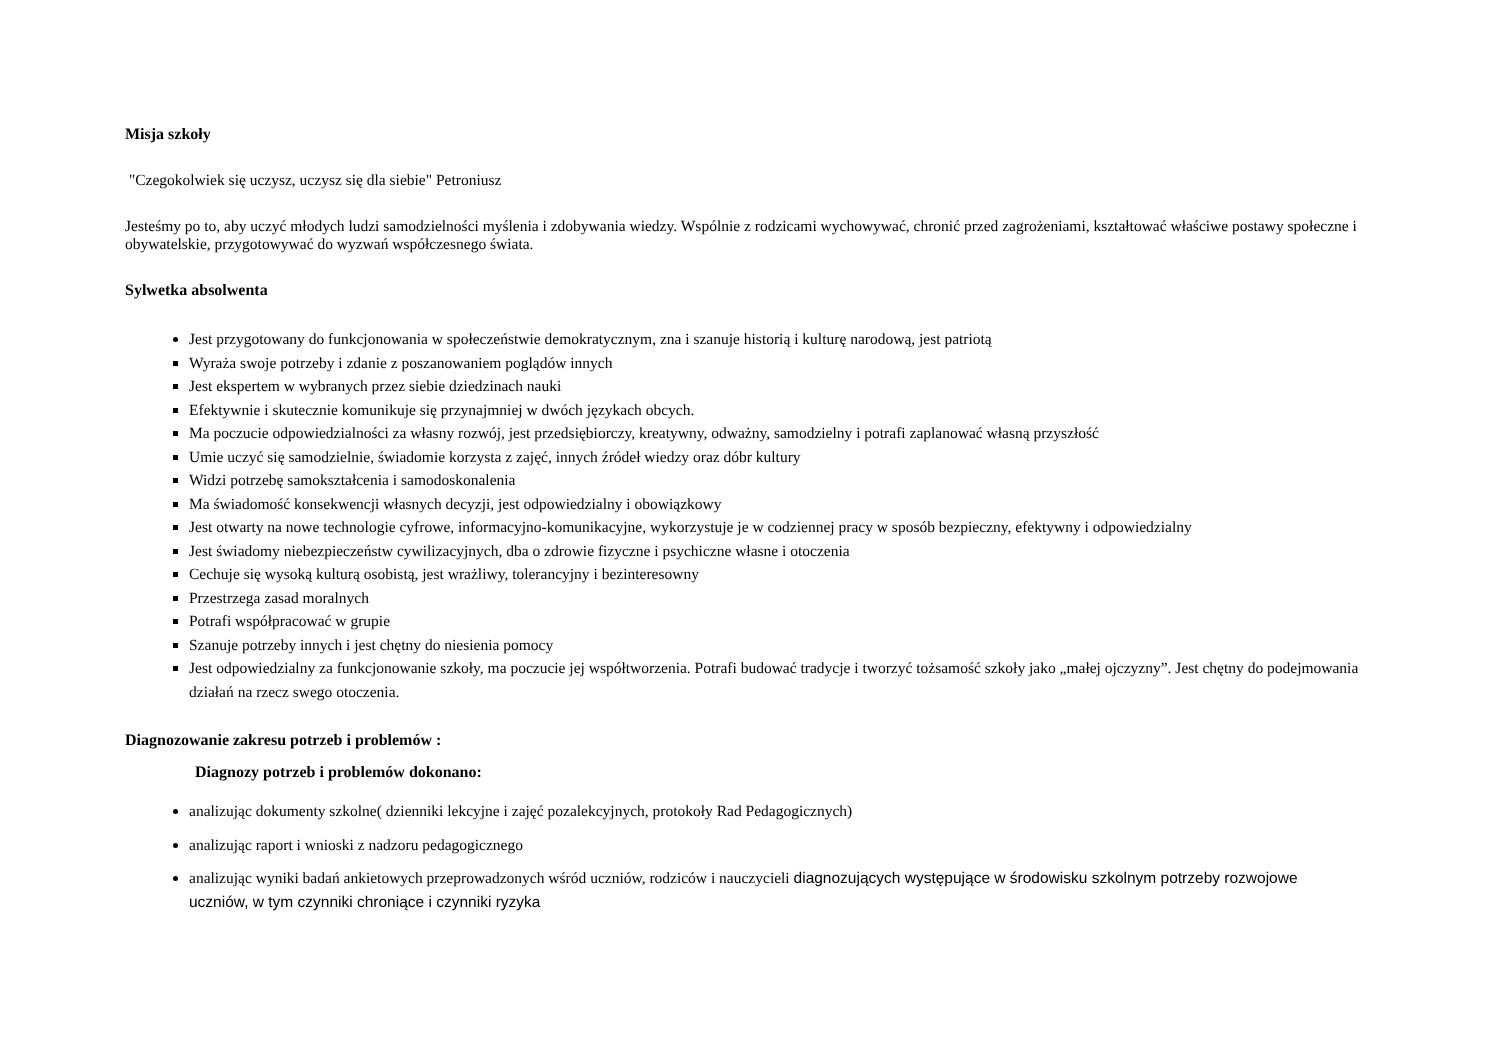Misja szkoły
"Czegokolwiek się uczysz, uczysz się dla siebie" Petroniusz
Jesteśmy po to, aby uczyć młodych ludzi samodzielności myślenia i zdobywania wiedzy. Wspólnie z rodzicami wychowywać, chronić przed zagrożeniami, kształtować właściwe postawy społeczne i obywatelskie, przygotowywać do wyzwań współczesnego świata.
Sylwetka absolwenta
Jest przygotowany do funkcjonowania w społeczeństwie demokratycznym, zna i szanuje historią i kulturę narodową, jest patriotą
Wyraża swoje potrzeby i zdanie z poszanowaniem poglądów innych
Jest ekspertem w wybranych przez siebie dziedzinach nauki
Efektywnie i skutecznie komunikuje się przynajmniej w dwóch językach obcych.
Ma poczucie odpowiedzialności za własny rozwój, jest przedsiębiorczy, kreatywny, odważny, samodzielny i potrafi zaplanować własną przyszłość
Umie uczyć się samodzielnie, świadomie korzysta z zajęć, innych źródeł wiedzy oraz dóbr kultury
Widzi potrzebę samokształcenia i samodoskonalenia
Ma świadomość konsekwencji własnych decyzji, jest odpowiedzialny i obowiązkowy
Jest otwarty na nowe technologie cyfrowe, informacyjno-komunikacyjne, wykorzystuje je w codziennej pracy w sposób bezpieczny, efektywny i odpowiedzialny
Jest świadomy niebezpieczeństw cywilizacyjnych, dba o zdrowie fizyczne i psychiczne własne i otoczenia
Cechuje się wysoką kulturą osobistą, jest wrażliwy, tolerancyjny i bezinteresowny
Przestrzega zasad moralnych
Potrafi współpracować w grupie
Szanuje potrzeby innych i jest chętny do niesienia pomocy
Jest odpowiedzialny za funkcjonowanie szkoły, ma poczucie jej współtworzenia. Potrafi budować tradycje i tworzyć tożsamość szkoły jako „małej ojczyzny”. Jest chętny do podejmowania działań na rzecz swego otoczenia.
Diagnozowanie zakresu potrzeb i problemów :
Diagnozy potrzeb i problemów dokonano:
analizując dokumenty szkolne( dzienniki lekcyjne i zajęć pozalekcyjnych, protokoły Rad Pedagogicznych)
analizując raport i wnioski z nadzoru pedagogicznego
analizując wyniki badań ankietowych przeprowadzonych wśród uczniów, rodziców i nauczycieli diagnozujących występujące w środowisku szkolnym potrzeby rozwojowe uczniów, w tym czynniki chroniące i czynniki ryzyka